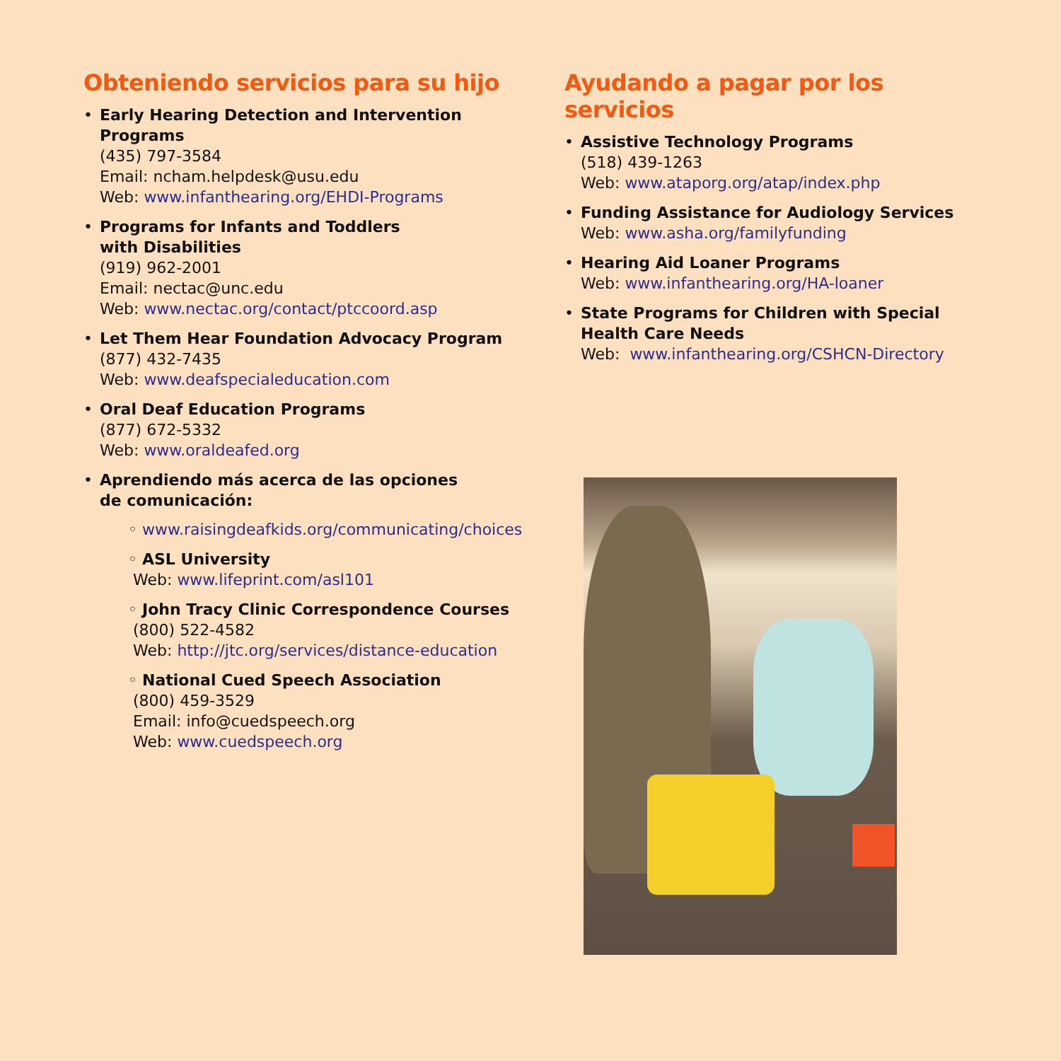Obteniendo servicios para su hijo
• Early Hearing Detection and Intervention Programs
(435) 797-3584
Email: ncham.helpdesk@usu.edu
Web: www.infanthearing.org/EHDI-Programs
• Programs for Infants and Toddlers
with Disabilities
(919) 962-2001
Email: nectac@unc.edu
Web: www.nectac.org/contact/ptccoord.asp
• Let Them Hear Foundation Advocacy Program
(877) 432-7435
Web: www.deafspecialeducation.com
• Oral Deaf Education Programs
(877) 672-5332
Web: www.oraldeafed.org
• Aprendiendo más acerca de las opciones
de comunicación:
◦ www.raisingdeafkids.org/communicating/choices
◦ ASL University
Web: www.lifeprint.com/asl101
◦ John Tracy Clinic Correspondence Courses
(800) 522-4582
Web: http://jtc.org/services/distance-education
◦ National Cued Speech Association
(800) 459-3529
Email: info@cuedspeech.org
Web: www.cuedspeech.org
Ayudando a pagar por los servicios
• Assistive Technology Programs
(518) 439-1263
Web: www.ataporg.org/atap/index.php
• Funding Assistance for Audiology Services
Web: www.asha.org/familyfunding
• Hearing Aid Loaner Programs
Web: www.infanthearing.org/HA-loaner
• State Programs for Children with Special Health Care Needs
Web: www.infanthearing.org/CSHCN-Directory